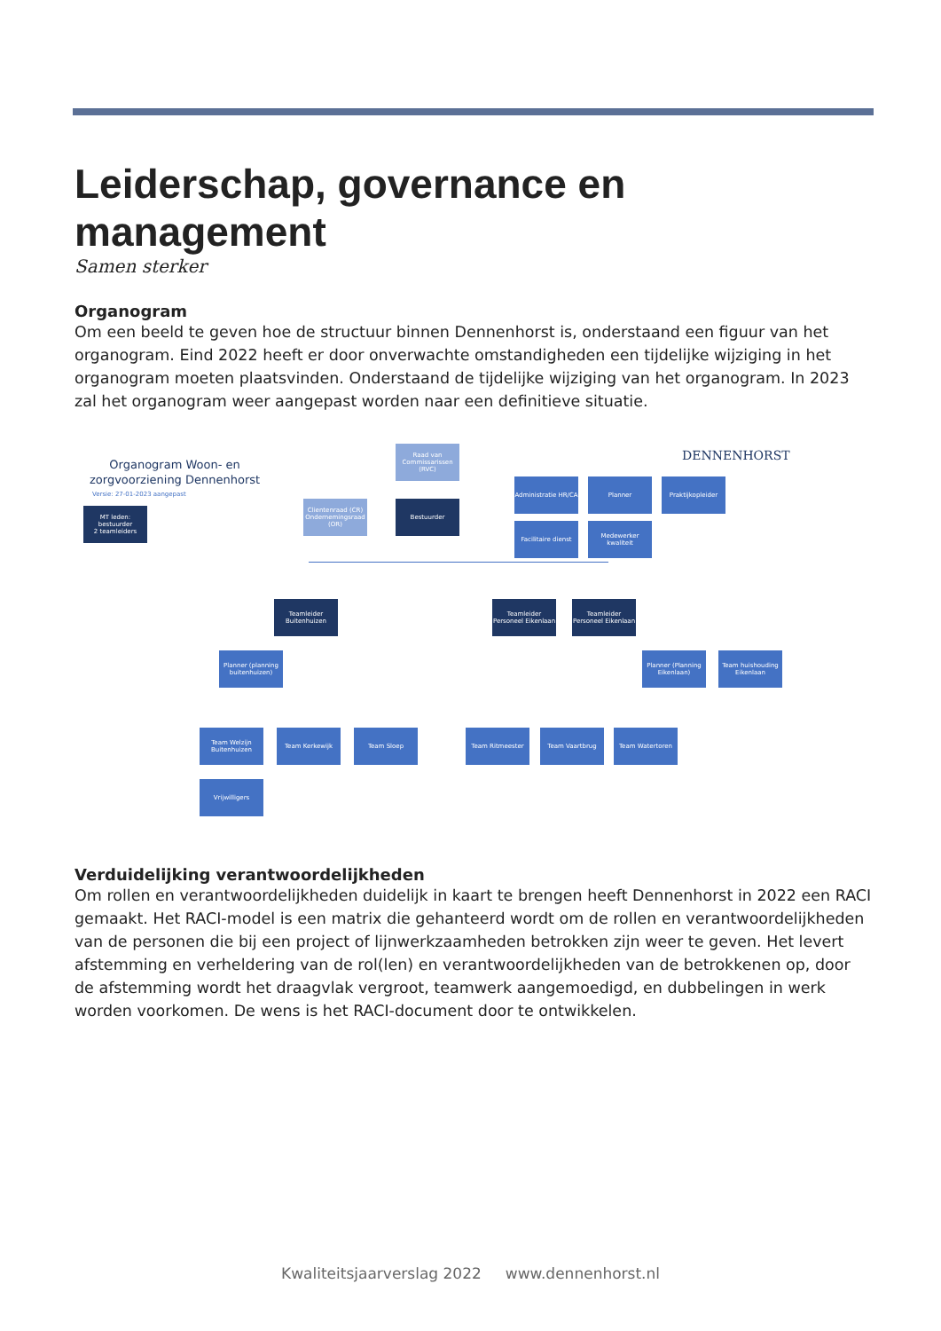Leiderschap, governance en management
Samen sterker
Organogram
Om een beeld te geven hoe de structuur binnen Dennenhorst is, onderstaand een figuur van het organogram. Eind 2022 heeft er door onverwachte omstandigheden een tijdelijke wijziging in het organogram moeten plaatsvinden. Onderstaand de tijdelijke wijziging van het organogram. In 2023 zal het organogram weer aangepast worden naar een definitieve situatie.
Organogram Woon- en
zorgvoorziening Dennenhorst
Versie: 27-01-2023 aangepast
DENNENHORST
MT leden:
bestuurder
2 teamleiders
Raad van Commissarissen (RVC)
Clientenraad (CR) Ondernemingsraad (OR)
Bestuurder
Administratie HR/CA
Planner Praktijkopleider
Facilitaire dienst
Medewerker kwaliteit
Teamleider Buitenhuizen
Teamleider Personeel Eikenlaan
Teamleider Personeel Eikenlaan
Planner (planning buitenhuizen)
Planner (Planning Eikenlaan)
Team huishouding Eikenlaan
Team Welzijn Buitenhuizen
Team Kerkewijk Team Sloep Team Ritmeester Team Vaartbrug Team Watertoren
Vrijwilligers
Verduidelijking verantwoordelijkheden
Om rollen en verantwoordelijkheden duidelijk in kaart te brengen heeft Dennenhorst in 2022 een RACI gemaakt. Het RACI-model is een matrix die gehanteerd wordt om de rollen en verantwoordelijkheden van de personen die bij een project of lijnwerkzaamheden betrokken zijn weer te geven. Het levert afstemming en verheldering van de rol(len) en verantwoordelijkheden van de betrokkenen op, door de afstemming wordt het draagvlak vergroot, teamwerk aangemoedigd, en dubbelingen in werk worden voorkomen. De wens is het RACI-document door te ontwikkelen.
Kwaliteitsjaarverslag 2022 www.dennenhorst.nl